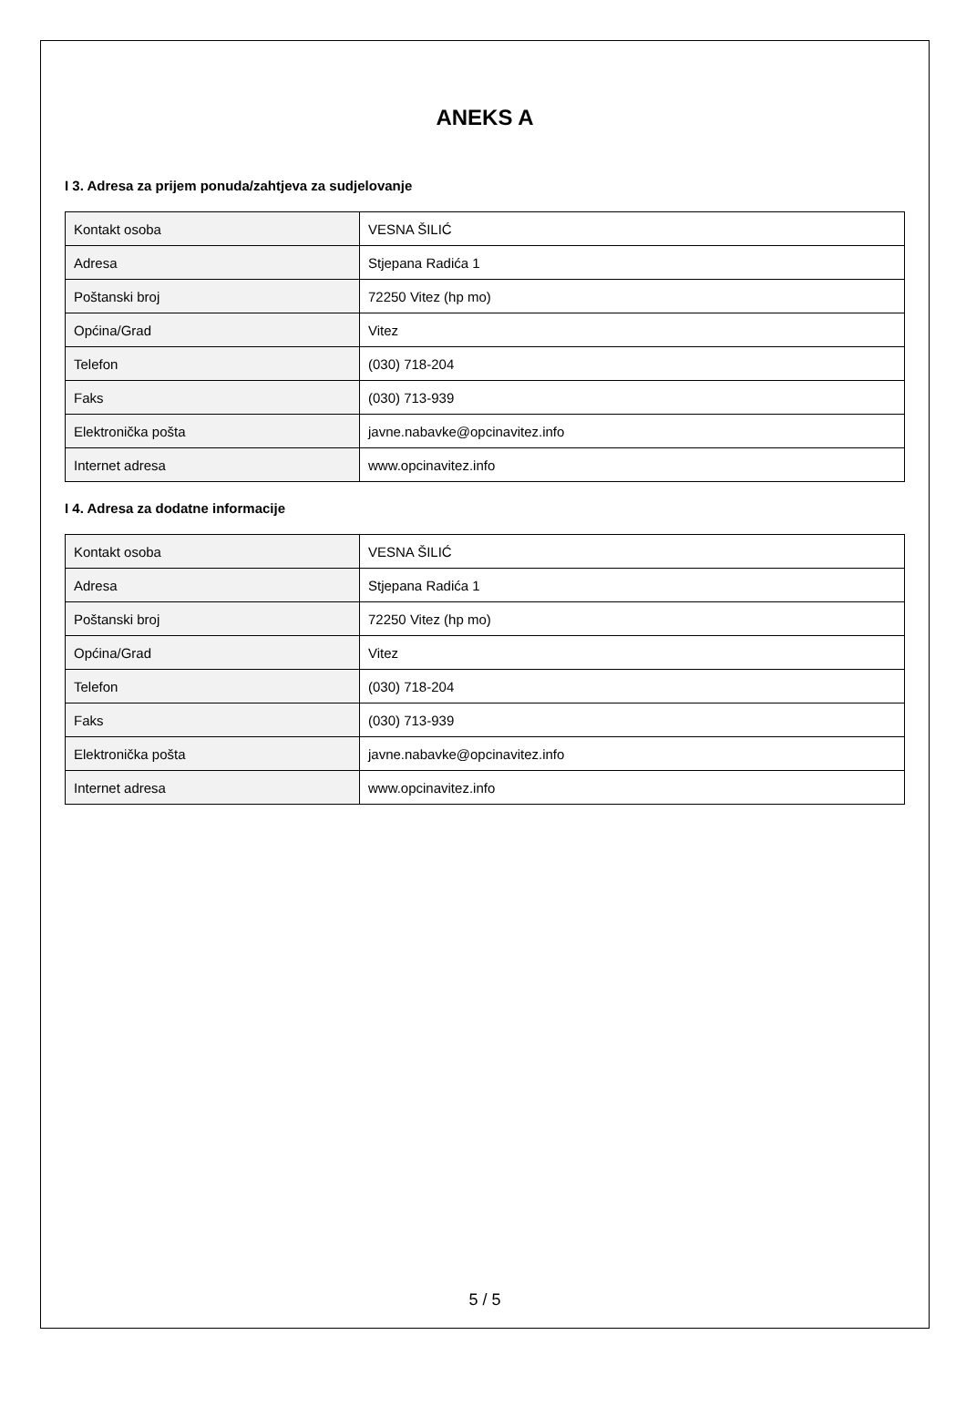ANEKS A
I 3. Adresa za prijem ponuda/zahtjeva za sudjelovanje
| Kontakt osoba | VESNA ŠILIĆ |
| Adresa | Stjepana Radića 1 |
| Poštanski broj | 72250 Vitez (hp mo) |
| Općina/Grad | Vitez |
| Telefon | (030) 718-204 |
| Faks | (030) 713-939 |
| Elektronička pošta | javne.nabavke@opcinavitez.info |
| Internet adresa | www.opcinavitez.info |
I 4. Adresa za dodatne informacije
| Kontakt osoba | VESNA ŠILIĆ |
| Adresa | Stjepana Radića 1 |
| Poštanski broj | 72250 Vitez (hp mo) |
| Općina/Grad | Vitez |
| Telefon | (030) 718-204 |
| Faks | (030) 713-939 |
| Elektronička pošta | javne.nabavke@opcinavitez.info |
| Internet adresa | www.opcinavitez.info |
5 / 5